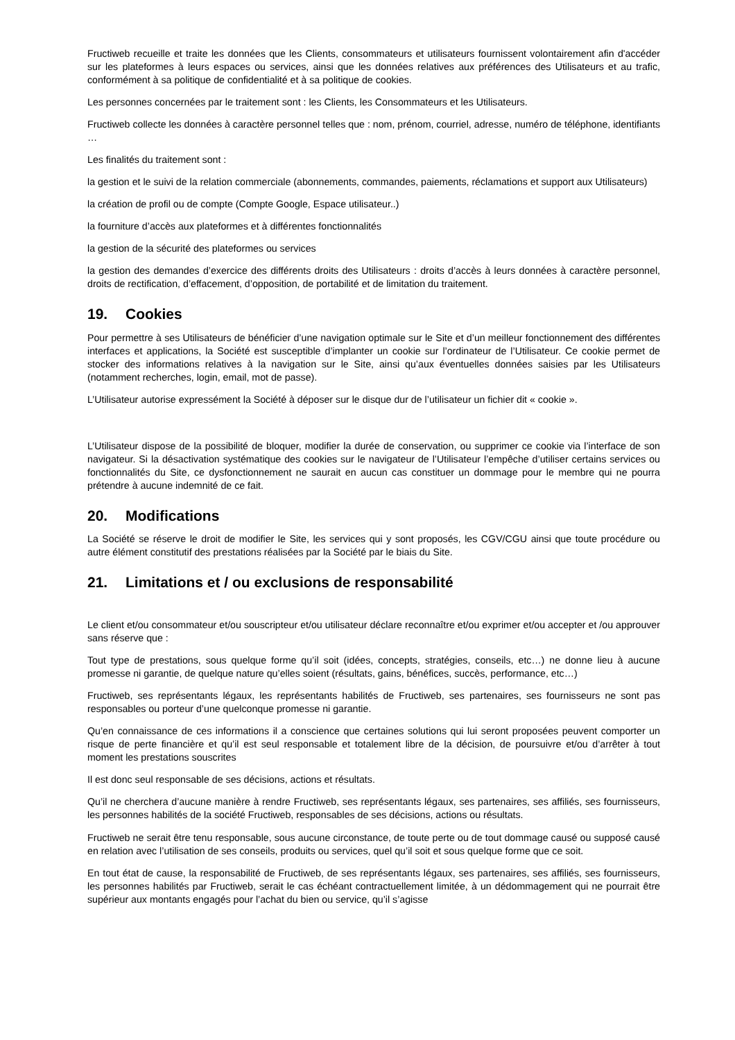Fructiweb recueille et traite les données que les Clients, consommateurs et utilisateurs fournissent volontairement afin d'accéder sur les plateformes à leurs espaces ou services, ainsi que les données relatives aux préférences des Utilisateurs et au trafic, conformément à sa politique de confidentialité et à sa politique de cookies.
Les personnes concernées par le traitement sont : les Clients, les Consommateurs et les Utilisateurs.
Fructiweb collecte les données à caractère personnel telles que : nom, prénom, courriel, adresse, numéro de téléphone, identifiants …
Les finalités du traitement sont :
la gestion et le suivi de la relation commerciale (abonnements, commandes, paiements, réclamations et support aux Utilisateurs)
la création de profil ou de compte (Compte Google, Espace utilisateur..)
la fourniture d’accès aux plateformes et à différentes fonctionnalités
la gestion de la sécurité des plateformes ou services
la gestion des demandes d’exercice des différents droits des Utilisateurs : droits d’accès à leurs données à caractère personnel, droits de rectification, d’effacement, d’opposition, de portabilité et de limitation du traitement.
19. Cookies
Pour permettre à ses Utilisateurs de bénéficier d’une navigation optimale sur le Site et d’un meilleur fonctionnement des différentes interfaces et applications, la Société est susceptible d’implanter un cookie sur l’ordinateur de l’Utilisateur. Ce cookie permet de stocker des informations relatives à la navigation sur le Site, ainsi qu’aux éventuelles données saisies par les Utilisateurs (notamment recherches, login, email, mot de passe).
L’Utilisateur autorise expressément la Société à déposer sur le disque dur de l’utilisateur un fichier dit « cookie ».
L’Utilisateur dispose de la possibilité de bloquer, modifier la durée de conservation, ou supprimer ce cookie via l’interface de son navigateur. Si la désactivation systématique des cookies sur le navigateur de l’Utilisateur l’empêche d’utiliser certains services ou fonctionnalités du Site, ce dysfonctionnement ne saurait en aucun cas constituer un dommage pour le membre qui ne pourra prétendre à aucune indemnité de ce fait.
20. Modifications
La Société se réserve le droit de modifier le Site, les services qui y sont proposés, les CGV/CGU ainsi que toute procédure ou autre élément constitutif des prestations réalisées par la Société par le biais du Site.
21. Limitations et / ou exclusions de responsabilité
Le client et/ou consommateur et/ou souscripteur et/ou utilisateur déclare reconnaître et/ou exprimer et/ou accepter et /ou approuver sans réserve que :
Tout type de prestations, sous quelque forme qu’il soit (idées, concepts, stratégies, conseils, etc…) ne donne lieu à aucune promesse ni garantie, de quelque nature qu’elles soient (résultats, gains, bénéfices, succès, performance, etc…)
Fructiweb, ses représentants légaux, les représentants habilités de Fructiweb, ses partenaires, ses fournisseurs ne sont pas responsables ou porteur d’une quelconque promesse ni garantie.
Qu’en connaissance de ces informations il a conscience que certaines solutions qui lui seront proposées peuvent comporter un risque de perte financière et qu’il est seul responsable et totalement libre de la décision, de poursuivre et/ou d’arrêter à tout moment les prestations souscrites
Il est donc seul responsable de ses décisions, actions et résultats.
Qu’il ne cherchera d’aucune manière à rendre Fructiweb, ses représentants légaux, ses partenaires, ses affiliés, ses fournisseurs, les personnes habilités de la société Fructiweb, responsables de ses décisions, actions ou résultats.
Fructiweb ne serait être tenu responsable, sous aucune circonstance, de toute perte ou de tout dommage causé ou supposé causé en relation avec l’utilisation de ses conseils, produits ou services, quel qu’il soit et sous quelque forme que ce soit.
En tout état de cause, la responsabilité de Fructiweb, de ses représentants légaux, ses partenaires, ses affiliés, ses fournisseurs, les personnes habilités par Fructiweb, serait le cas échéant contractuellement limitée, à un dédommagement qui ne pourrait être supérieur aux montants engagés pour l’achat du bien ou service, qu’il s’agisse